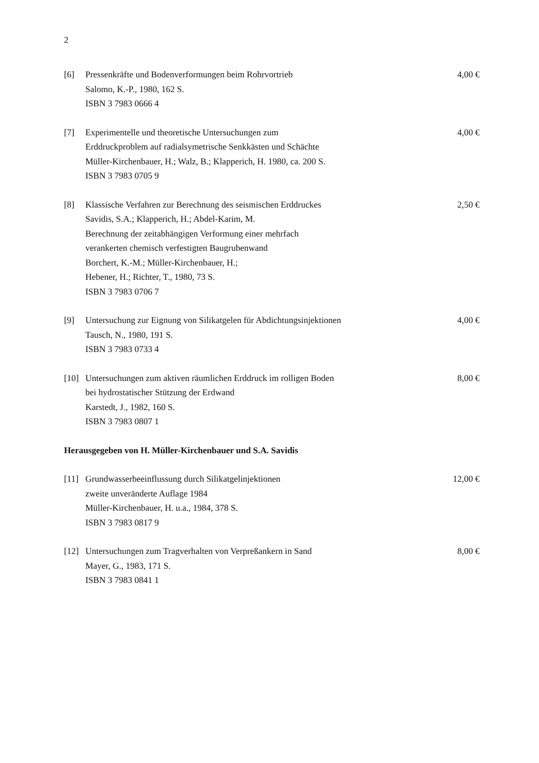2
[6] Pressenkräfte und Bodenverformungen beim Rohrvortrieb
Salomo, K.-P., 1980, 162 S.
ISBN 3 7983 0666 4
4,00 €
[7] Experimentelle und theoretische Untersuchungen zum
Erddruckproblem auf radialsymetrische Senkkästen und Schächte
Müller-Kirchenbauer, H.; Walz, B.; Klapperich, H. 1980, ca. 200 S.
ISBN 3 7983 0705 9
4,00 €
[8] Klassische Verfahren zur Berechnung des seismischen Erddruckes
Savidis, S.A.; Klapperich, H.; Abdel-Karim, M.
Berechnung der zeitabhängigen Verformung einer mehrfach
verankerten chemisch verfestigten Baugrubenwand
Borchert, K.-M.; Müller-Kirchenbauer, H.;
Hebener, H.; Richter, T., 1980, 73 S.
ISBN 3 7983 0706 7
2,50 €
[9] Untersuchung zur Eignung von Silikatgelen für Abdichtungsinjektionen
Tausch, N., 1980, 191 S.
ISBN 3 7983 0733 4
4,00 €
[10] Untersuchungen zum aktiven räumlichen Erddruck im rolligen Boden
bei hydrostatischer Stützung der Erdwand
Karstedt, J., 1982, 160 S.
ISBN 3 7983 0807 1
8,00 €
Herausgegeben von H. Müller-Kirchenbauer und S.A. Savidis
[11] Grundwasserbeeinflussung durch Silikatgelinjektionen
zweite unveränderte Auflage 1984
Müller-Kirchenbauer, H. u.a., 1984, 378 S.
ISBN 3 7983 0817 9
12,00 €
[12] Untersuchungen zum Tragverhalten von Verpreßankern in Sand
Mayer, G., 1983, 171 S.
ISBN 3 7983 0841 1
8,00 €